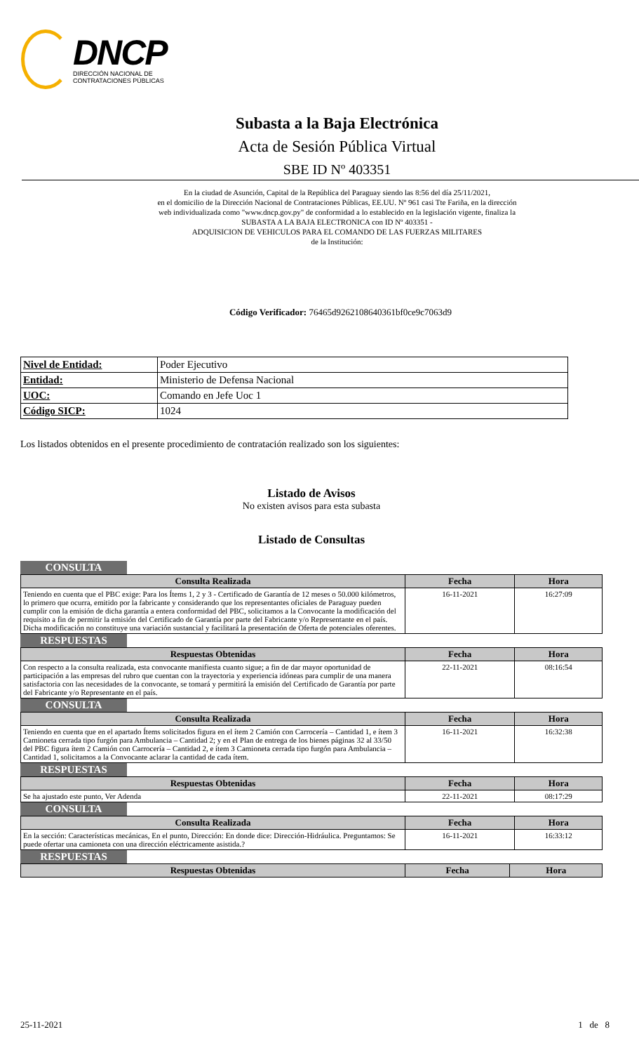DNCP
DIRECCIÓN NACIONAL DE
CONTRATACIONES PÚBLICAS
Subasta a la Baja Electrónica
Acta de Sesión Pública Virtual
SBE ID Nº 403351
En la ciudad de Asunción, Capital de la República del Paraguay siendo las 8:56 del día 25/11/2021,
en el domicilio de la Dirección Nacional de Contrataciones Públicas, EE.UU. Nº 961 casi Tte Fariña, en la dirección
web individualizada como "www.dncp.gov.py" de conformidad a lo establecido en la legislación vigente, finaliza la
SUBASTA A LA BAJA ELECTRONICA con ID Nº 403351 -
ADQUISICION DE VEHICULOS PARA EL COMANDO DE LAS FUERZAS MILITARES
de la Institución:
Código Verificador: 76465d9262108640361bf0ce9c7063d9
| Nivel de Entidad: | Poder Ejecutivo |
| Entidad: | Ministerio de Defensa Nacional |
| UOC: | Comando en Jefe Uoc 1 |
| Código SICP: | 1024 |
Los listados obtenidos en el presente procedimiento de contratación realizado son los siguientes:
Listado de Avisos
No existen avisos para esta subasta
Listado de Consultas
CONSULTA
| Consulta Realizada | Fecha | Hora |
| --- | --- | --- |
| Teniendo en cuenta que el PBC exige: Para los Ítems 1, 2 y 3 - Certificado de Garantía de 12 meses o 50.000 kilómetros, lo primero que ocurra, emitido por la fabricante y considerando que los representantes oficiales de Paraguay pueden cumplir con la emisión de dicha garantía a entera conformidad del PBC, solicitamos a la Convocante la modificación del requisito a fin de permitir la emisión del Certificado de Garantía por parte del Fabricante y/o Representante en el país. Dicha modificación no constituye una variación sustancial y facilitará la presentación de Oferta de potenciales oferentes. | 16-11-2021 | 16:27:09 |
RESPUESTAS
| Respuestas Obtenidas | Fecha | Hora |
| --- | --- | --- |
| Con respecto a la consulta realizada, esta convocante manifiesta cuanto sigue; a fin de dar mayor oportunidad de participación a las empresas del rubro que cuentan con la trayectoria y experiencia idóneas para cumplir de una manera satisfactoria con las necesidades de la convocante, se tomará y permitirá la emisión del Certificado de Garantía por parte del Fabricante y/o Representante en el país. | 22-11-2021 | 08:16:54 |
CONSULTA
| Consulta Realizada | Fecha | Hora |
| --- | --- | --- |
| Teniendo en cuenta que en el apartado Ítems solicitados figura en el ítem 2 Camión con Carrocería – Cantidad 1, e ítem 3 Camioneta cerrada tipo furgón para Ambulancia – Cantidad 2; y en el Plan de entrega de los bienes páginas 32 al 33/50 del PBC figura ítem 2 Camión con Carrocería – Cantidad 2, e ítem 3 Camioneta cerrada tipo furgón para Ambulancia – Cantidad 1, solicitamos a la Convocante aclarar la cantidad de cada ítem. | 16-11-2021 | 16:32:38 |
RESPUESTAS
| Respuestas Obtenidas | Fecha | Hora |
| --- | --- | --- |
| Se ha ajustado este punto, Ver Adenda | 22-11-2021 | 08:17:29 |
CONSULTA
| Consulta Realizada | Fecha | Hora |
| --- | --- | --- |
| En la sección: Características mecánicas, En el punto, Dirección: En donde dice: Dirección-Hidráulica. Preguntamos: Se puede ofertar una camioneta con una dirección eléctricamente asistida.? | 16-11-2021 | 16:33:12 |
RESPUESTAS
| Respuestas Obtenidas | Fecha | Hora |
| --- | --- | --- |
25-11-2021 1 de 8